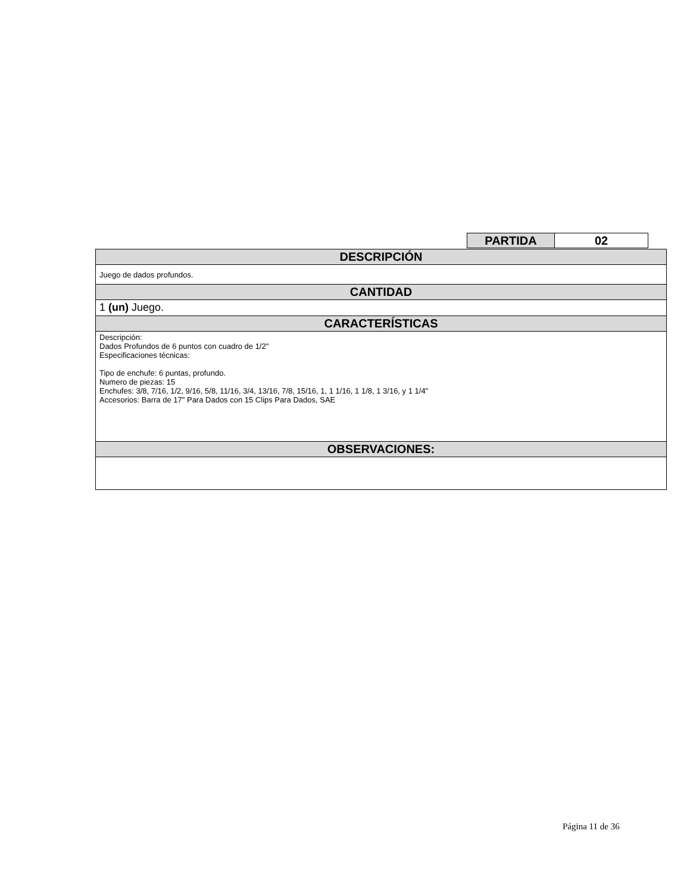| PARTIDA | 02 |
| DESCRIPCIÓN |
| --- |
| Juego de dados profundos. |
| CANTIDAD |
| 1 (un) Juego. |
| CARACTERÍSTICAS |
| Descripción: Dados Profundos de 6 puntos con cuadro de 1/2" Especificaciones técnicas: Tipo de enchufe: 6 puntas, profundo. Numero de piezas: 15 Enchufes: 3/8, 7/16, 1/2, 9/16, 5/8, 11/16, 3/4, 13/16, 7/8, 15/16, 1, 1 1/16, 1 1/8, 1 3/16, y 1 1/4" Accesorios: Barra de 17" Para Dados con 15 Clips Para Dados, SAE |
| OBSERVACIONES: |
Página 11 de 36